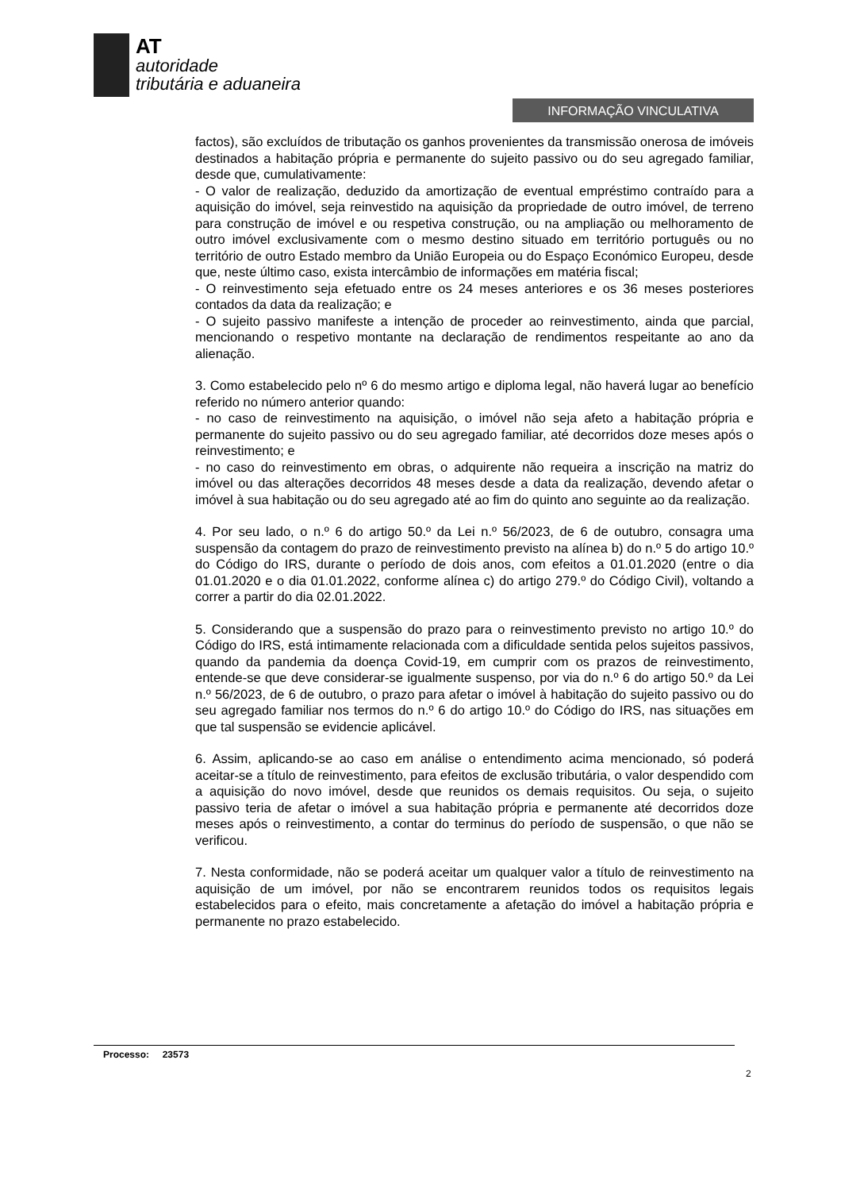AT
autoridade
tributária e aduaneira
INFORMAÇÃO VINCULATIVA
factos), são excluídos de tributação os ganhos provenientes da transmissão onerosa de imóveis destinados a habitação própria e permanente do sujeito passivo ou do seu agregado familiar, desde que, cumulativamente:
- O valor de realização, deduzido da amortização de eventual empréstimo contraído para a aquisição do imóvel, seja reinvestido na aquisição da propriedade de outro imóvel, de terreno para construção de imóvel e ou respetiva construção, ou na ampliação ou melhoramento de outro imóvel exclusivamente com o mesmo destino situado em território português ou no território de outro Estado membro da União Europeia ou do Espaço Económico Europeu, desde que, neste último caso, exista intercâmbio de informações em matéria fiscal;
- O reinvestimento seja efetuado entre os 24 meses anteriores e os 36 meses posteriores contados da data da realização; e
- O sujeito passivo manifeste a intenção de proceder ao reinvestimento, ainda que parcial, mencionando o respetivo montante na declaração de rendimentos respeitante ao ano da alienação.
3. Como estabelecido pelo nº 6 do mesmo artigo e diploma legal, não haverá lugar ao benefício referido no número anterior quando:
- no caso de reinvestimento na aquisição, o imóvel não seja afeto a habitação própria e permanente do sujeito passivo ou do seu agregado familiar, até decorridos doze meses após o reinvestimento; e
- no caso do reinvestimento em obras, o adquirente não requeira a inscrição na matriz do imóvel ou das alterações decorridos 48 meses desde a data da realização, devendo afetar o imóvel à sua habitação ou do seu agregado até ao fim do quinto ano seguinte ao da realização.
4. Por seu lado, o n.º 6 do artigo 50.º da Lei n.º 56/2023, de 6 de outubro, consagra uma suspensão da contagem do prazo de reinvestimento previsto na alínea b) do n.º 5 do artigo 10.º do Código do IRS, durante o período de dois anos, com efeitos a 01.01.2020 (entre o dia 01.01.2020 e o dia 01.01.2022, conforme alínea c) do artigo 279.º do Código Civil), voltando a correr a partir do dia 02.01.2022.
5. Considerando que a suspensão do prazo para o reinvestimento previsto no artigo 10.º do Código do IRS, está intimamente relacionada com a dificuldade sentida pelos sujeitos passivos, quando da pandemia da doença Covid-19, em cumprir com os prazos de reinvestimento, entende-se que deve considerar-se igualmente suspenso, por via do n.º 6 do artigo 50.º da Lei n.º 56/2023, de 6 de outubro, o prazo para afetar o imóvel à habitação do sujeito passivo ou do seu agregado familiar nos termos do n.º 6 do artigo 10.º do Código do IRS, nas situações em que tal suspensão se evidencie aplicável.
6. Assim, aplicando-se ao caso em análise o entendimento acima mencionado, só poderá aceitar-se a título de reinvestimento, para efeitos de exclusão tributária, o valor despendido com a aquisição do novo imóvel, desde que reunidos os demais requisitos. Ou seja, o sujeito passivo teria de afetar o imóvel a sua habitação própria e permanente até decorridos doze meses após o reinvestimento, a contar do terminus do período de suspensão, o que não se verificou.
7. Nesta conformidade, não se poderá aceitar um qualquer valor a título de reinvestimento na aquisição de um imóvel, por não se encontrarem reunidos todos os requisitos legais estabelecidos para o efeito, mais concretamente a afetação do imóvel a habitação própria e permanente no prazo estabelecido.
Processo: 23573
2